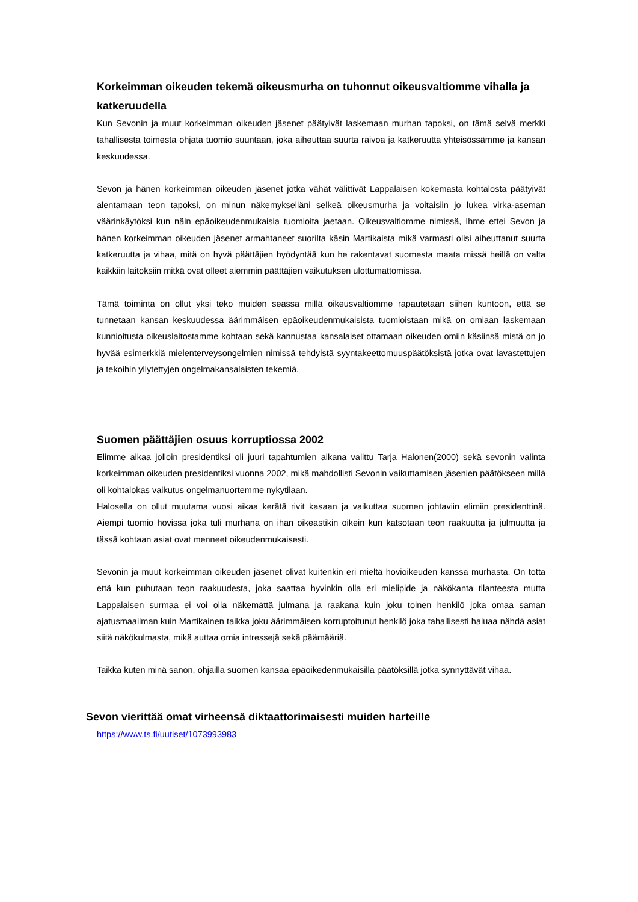Korkeimman oikeuden tekemä oikeusmurha on tuhonnut oikeusvaltiomme vihalla ja katkeruudella
Kun Sevonin ja muut korkeimman oikeuden jäsenet päätyivät laskemaan murhan tapoksi, on tämä selvä merkki tahallisesta toimesta ohjata tuomio suuntaan, joka aiheuttaa suurta raivoa ja katkeruutta yhteisössämme ja kansan keskuudessa.
Sevon ja hänen korkeimman oikeuden jäsenet jotka vähät välittivät Lappalaisen kokemasta kohtalosta päätyivät alentamaan teon tapoksi, on minun näkemykselläni selkeä oikeusmurha ja voitaisiin jo lukea virka-aseman väärinkäytöksi kun näin epäoikeudenmukaisia tuomioita jaetaan. Oikeusvaltiomme nimissä, Ihme ettei Sevon ja hänen korkeimman oikeuden jäsenet armahtaneet suorilta käsin Martikaista mikä varmasti olisi aiheuttanut suurta katkeruutta ja vihaa, mitä on hyvä päättäjien hyödyntää kun he rakentavat suomesta maata missä heillä on valta kaikkiin laitoksiin mitkä ovat olleet aiemmin päättäjien vaikutuksen ulottumattomissa.
Tämä toiminta on ollut yksi teko muiden seassa millä oikeusvaltiomme rapautetaan siihen kuntoon, että se tunnetaan kansan keskuudessa äärimmäisen epäoikeudenmukaisista tuomioistaan mikä on omiaan laskemaan kunnioitusta oikeuslaitostamme kohtaan sekä kannustaa kansalaiset ottamaan oikeuden omiin käsiinsä mistä on jo hyvää esimerkkiä mielenterveysongelmien nimissä tehdyistä syyntakeettomuuspäätöksistä jotka ovat lavastettujen ja tekoihin yllytettyjen ongelmakansalaisten tekemiä.
Suomen päättäjien osuus korruptiossa 2002
Elimme aikaa jolloin presidentiksi oli juuri tapahtumien aikana valittu Tarja Halonen(2000) sekä sevonin valinta korkeimman oikeuden presidentiksi vuonna 2002, mikä mahdollisti Sevonin vaikuttamisen jäsenien päätökseen millä oli kohtalokas vaikutus ongelmanuortemme nykytilaan.
Halosella on ollut muutama vuosi aikaa kerätä rivit kasaan ja vaikuttaa suomen johtaviin elimiin presidenttinä. Aiempi tuomio hovissa joka tuli murhana on ihan oikeastikin oikein kun katsotaan teon raakuutta ja julmuutta ja tässä kohtaan asiat ovat menneet oikeudenmukaisesti.
Sevonin ja muut korkeimman oikeuden jäsenet olivat kuitenkin eri mieltä hovioikeuden kanssa murhasta. On totta että kun puhutaan teon raakuudesta, joka saattaa hyvinkin olla eri mielipide ja näkökanta tilanteesta mutta Lappalaisen surmaa ei voi olla näkemättä julmana ja raakana kuin joku toinen henkilö joka omaa saman ajatusmaailman kuin Martikainen taikka joku äärimmäisen korruptoitunut henkilö joka tahallisesti haluaa nähdä asiat siitä näkökulmasta, mikä auttaa omia intressejä sekä päämääriä.
Taikka kuten minä sanon, ohjailla suomen kansaa epäoikedenmukaisilla päätöksillä jotka synnyttävät vihaa.
Sevon vierittää omat virheensä diktaattorimaisesti muiden harteille
https://www.ts.fi/uutiset/1073993983